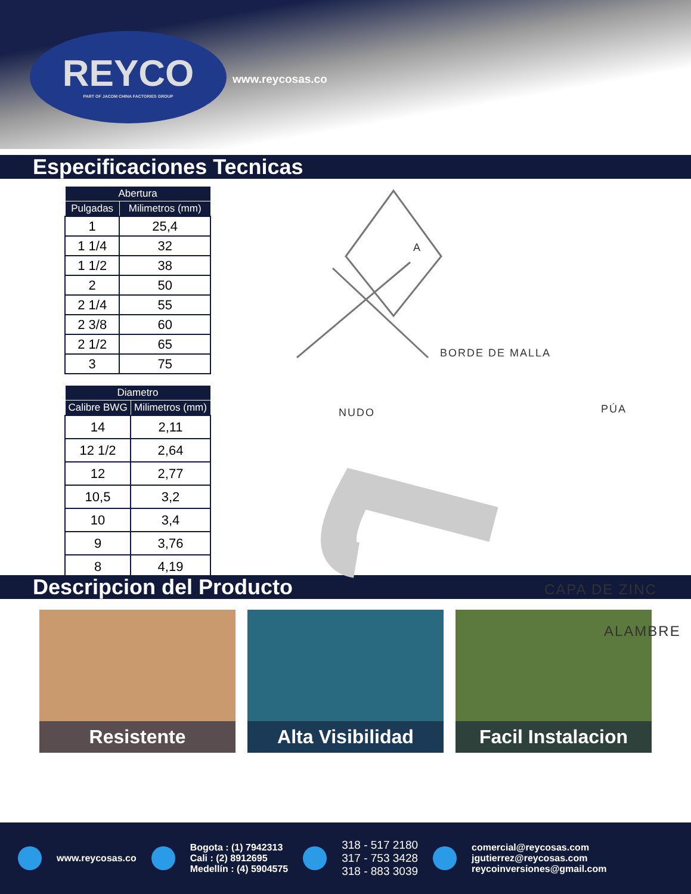REYCO
PART OF JACOM CHINA FACTORIES GROUP
www.reycosas.co
Especificaciones Tecnicas
| Abertura | |
| --- | --- |
| Pulgadas | Milimetros (mm) |
| 1 | 25,4 |
| 1 1/4 | 32 |
| 1 1/2 | 38 |
| 2 | 50 |
| 2 1/4 | 55 |
| 2 3/8 | 60 |
| 2 1/2 | 65 |
| 3 | 75 |
| Diametro | |
| --- | --- |
| Calibre BWG | Milimetros (mm) |
| 14 | 2,11 |
| 12 1/2 | 2,64 |
| 12 | 2,77 |
| 10,5 | 3,2 |
| 10 | 3,4 |
| 9 | 3,76 |
| 8 | 4,19 |
A
BORDE DE MALLA
NUDO PÚA
CAPA DE ZINC
ALAMBRE
Descripcion del Producto
Resistente Alta Visibilidad Facil Instalacion
www.reycosas.co
Bogota : (1) 7942313
Cali : (2) 8912695
Medellín : (4) 5904575
318 - 517 2180
317 - 753 3428
318 - 883 3039
comercial@reycosas.com
jgutierrez@reycosas.com
reycoinversiones@gmail.com